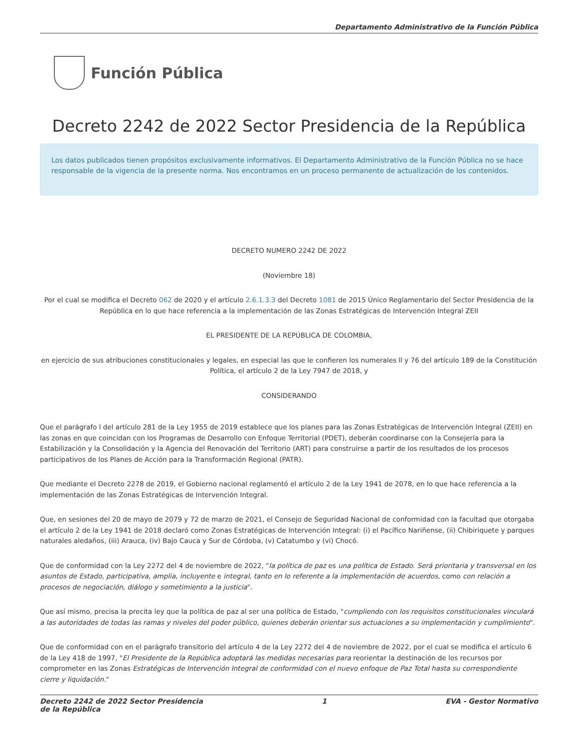Departamento Administrativo de la Función Pública
Función Pública
Decreto 2242 de 2022 Sector Presidencia de la República
Los datos publicados tienen propósitos exclusivamente informativos. El Departamento Administrativo de la Función Pública no se hace responsable de la vigencia de la presente norma. Nos encontramos en un proceso permanente de actualización de los contenidos.
DECRETO NUMERO 2242 DE 2022
(Noviembre 18)
Por el cual se modifica el Decreto 062 de 2020 y el artículo 2.6.1.3.3 del Decreto 1081 de 2015 Único Reglamentario del Sector Presidencia de la República en lo que hace referencia a la implementación de las Zonas Estratégicas de Intervención Integral ZEII
EL PRESIDENTE DE LA REPÚBLICA DE COLOMBIA,
en ejercicio de sus atribuciones constitucionales y legales, en especial las que le confieren los numerales ll y 76 del artículo 189 de la Constitución Política, el artículo 2 de la Ley 7947 de 2018, y
CONSIDERANDO
Que el parágrafo l del artículo 281 de la Ley 1955 de 2019 establece que los planes para las Zonas Estratégicas de Intervención Integral (ZEII) en las zonas en que coincidan con los Programas de Desarrollo con Enfoque Territorial (PDET), deberán coordinarse con la Consejería para la Estabilización y la Consolidación y la Agencia del Renovación del Territorio (ART) para construirse a partir de los resultados de los procesos participativos de los Planes de Acción para la Transformación Regional (PATR).
Que mediante el Decreto 2278 de 2019, el Gobierno nacional reglamentó el artículo 2 de la Ley 1941 de 2078, en lo que hace referencia a la implementación de las Zonas Estratégicas de Intervención Integral.
Que, en sesiones del 20 de mayo de 2079 y 72 de marzo de 2021, el Consejo de Seguridad Nacional de conformidad con la facultad que otorgaba el artículo 2 de la Ley 1941 de 2018 declaró como Zonas Estratégicas de Intervención Integral: (i) el Pacífico Nariñense, (ii) Chibiriquete y parques naturales aledaños, (iii) Arauca, (iv) Bajo Cauca y Sur de Córdoba, (v) Catatumbo y (vi) Chocó.
Que de conformidad con la Ley 2272 del 4 de noviembre de 2022, "la política de paz es una política de Estado. Será prioritaria y transversal en los asuntos de Estado, participativa, amplia, incluyente e integral, tanto en lo referente a la implementación de acuerdos, como con relación a procesos de negociación, diálogo y sometimiento a la justicia".
Que así mismo, precisa la precita ley que la política de paz al ser una política de Estado, "cumpliendo con los requisitos constitucionales vinculará a las autoridades de todas las ramas y niveles del poder público, quienes deberán orientar sus actuaciones a su implementación y cumplimiento".
Que de conformidad con en el parágrafo transitorio del artículo 4 de la Ley 2272 del 4 de noviembre de 2022, por el cual se modifica el artículo 6 de la Ley 418 de 1997, "El Presidente de la República adoptará las medidas necesarias para reorientar la destinación de los recursos por comprometer en las Zonas Estratégicas de Intervención Integral de conformidad con el nuevo enfoque de Paz Total hasta su correspondiente cierre y liquidación."
Decreto 2242 de 2022 Sector Presidencia
de la República 1 EVA - Gestor Normativo